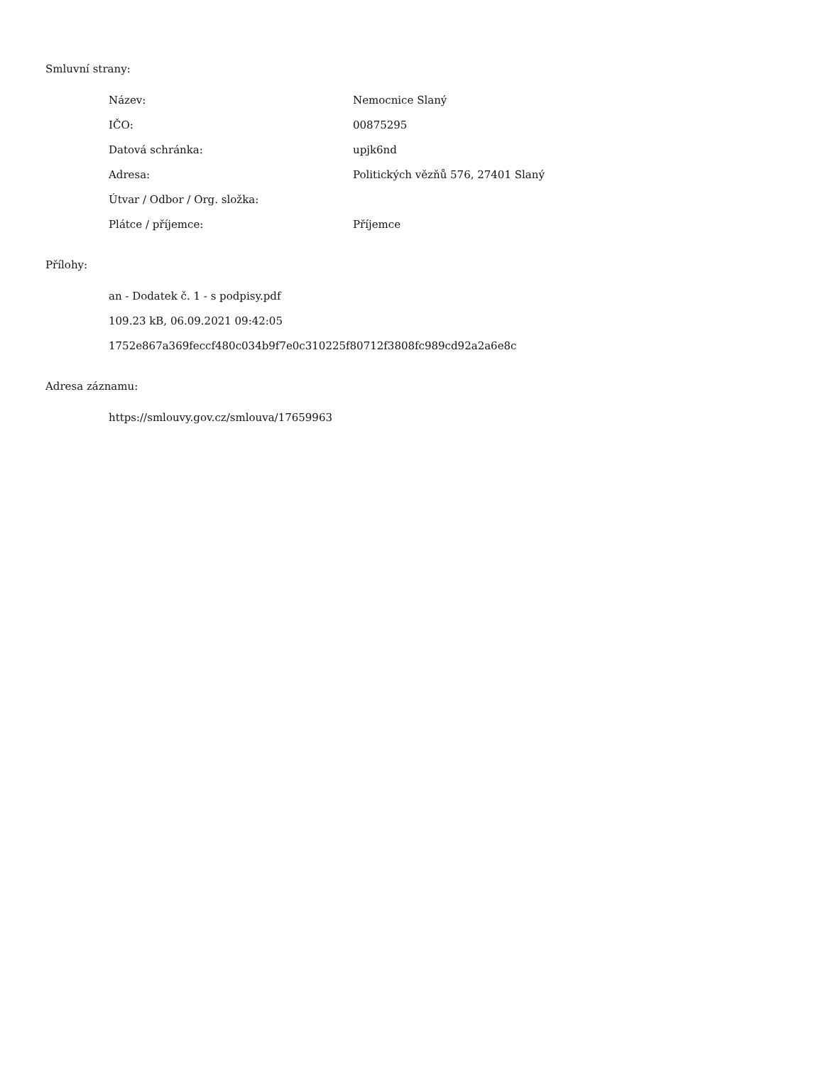Smluvní strany:
| Název: | Nemocnice Slaný |
| IČO: | 00875295 |
| Datová schránka: | upjk6nd |
| Adresa: | Politických vězňů 576, 27401 Slaný |
| Útvar / Odbor / Org. složka: | |
| Plátce / příjemce: | Příjemce |
Přílohy:
an - Dodatek č. 1 - s podpisy.pdf
109.23 kB, 06.09.2021 09:42:05
1752e867a369feccf480c034b9f7e0c310225f80712f3808fc989cd92a2a6e8c
Adresa záznamu:
https://smlouvy.gov.cz/smlouva/17659963